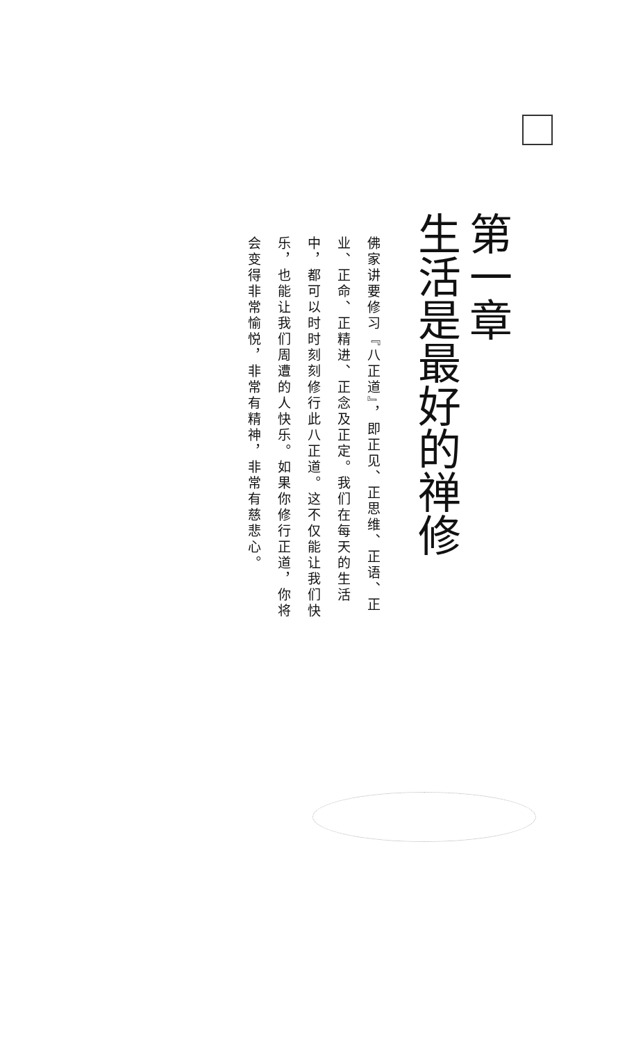第一章
生活是最好的禅修
佛家讲要修习『八正道』，即正见、正思维、正语、正业、正命、正精进、正念及正定。我们在每天的生活中，都可以时时刻刻修行此八正道。这不仅能让我们快乐，也能让我们周遭的人快乐。如果你修行正道，你将会变得非常愉悦，非常有精神，非常有慈悲心。